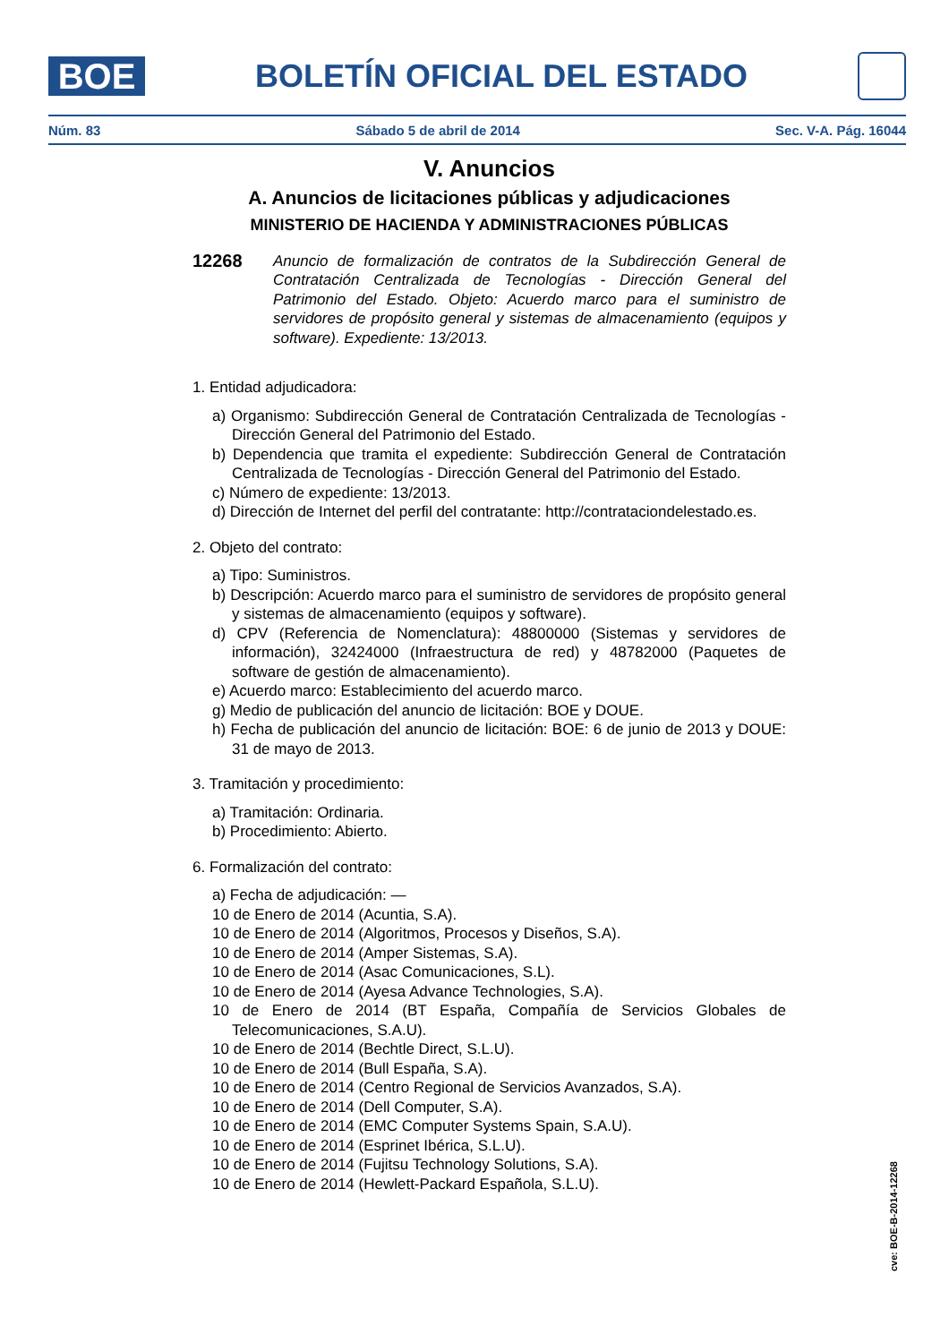BOE
BOLETÍN OFICIAL DEL ESTADO
Núm. 83 Sábado 5 de abril de 2014 Sec. V-A. Pág. 16044
V. Anuncios
A. Anuncios de licitaciones públicas y adjudicaciones
MINISTERIO DE HACIENDA Y ADMINISTRACIONES PÚBLICAS
12268
Anuncio de formalización de contratos de la Subdirección General de Contratación Centralizada de Tecnologías - Dirección General del Patrimonio del Estado. Objeto: Acuerdo marco para el suministro de servidores de propósito general y sistemas de almacenamiento (equipos y software). Expediente: 13/2013.
1. Entidad adjudicadora:
a) Organismo: Subdirección General de Contratación Centralizada de Tecnologías - Dirección General del Patrimonio del Estado.
b) Dependencia que tramita el expediente: Subdirección General de Contratación Centralizada de Tecnologías - Dirección General del Patrimonio del Estado.
c) Número de expediente: 13/2013.
d) Dirección de Internet del perfil del contratante: http://contrataciondelestado.es.
2. Objeto del contrato:
a) Tipo: Suministros.
b) Descripción: Acuerdo marco para el suministro de servidores de propósito general y sistemas de almacenamiento (equipos y software).
d) CPV (Referencia de Nomenclatura): 48800000 (Sistemas y servidores de información), 32424000 (Infraestructura de red) y 48782000 (Paquetes de software de gestión de almacenamiento).
e) Acuerdo marco: Establecimiento del acuerdo marco.
g) Medio de publicación del anuncio de licitación: BOE y DOUE.
h) Fecha de publicación del anuncio de licitación: BOE: 6 de junio de 2013 y DOUE: 31 de mayo de 2013.
3. Tramitación y procedimiento:
a) Tramitación: Ordinaria.
b) Procedimiento: Abierto.
6. Formalización del contrato:
a) Fecha de adjudicación: —
10 de Enero de 2014 (Acuntia, S.A).
10 de Enero de 2014 (Algoritmos, Procesos y Diseños, S.A).
10 de Enero de 2014 (Amper Sistemas, S.A).
10 de Enero de 2014 (Asac Comunicaciones, S.L).
10 de Enero de 2014 (Ayesa Advance Technologies, S.A).
10 de Enero de 2014 (BT España, Compañía de Servicios Globales de Telecomunicaciones, S.A.U).
10 de Enero de 2014 (Bechtle Direct, S.L.U).
10 de Enero de 2014 (Bull España, S.A).
10 de Enero de 2014 (Centro Regional de Servicios Avanzados, S.A).
10 de Enero de 2014 (Dell Computer, S.A).
10 de Enero de 2014 (EMC Computer Systems Spain, S.A.U).
10 de Enero de 2014 (Esprinet Ibérica, S.L.U).
10 de Enero de 2014 (Fujitsu Technology Solutions, S.A).
10 de Enero de 2014 (Hewlett-Packard Española, S.L.U).
cve: BOE-B-2014-12268